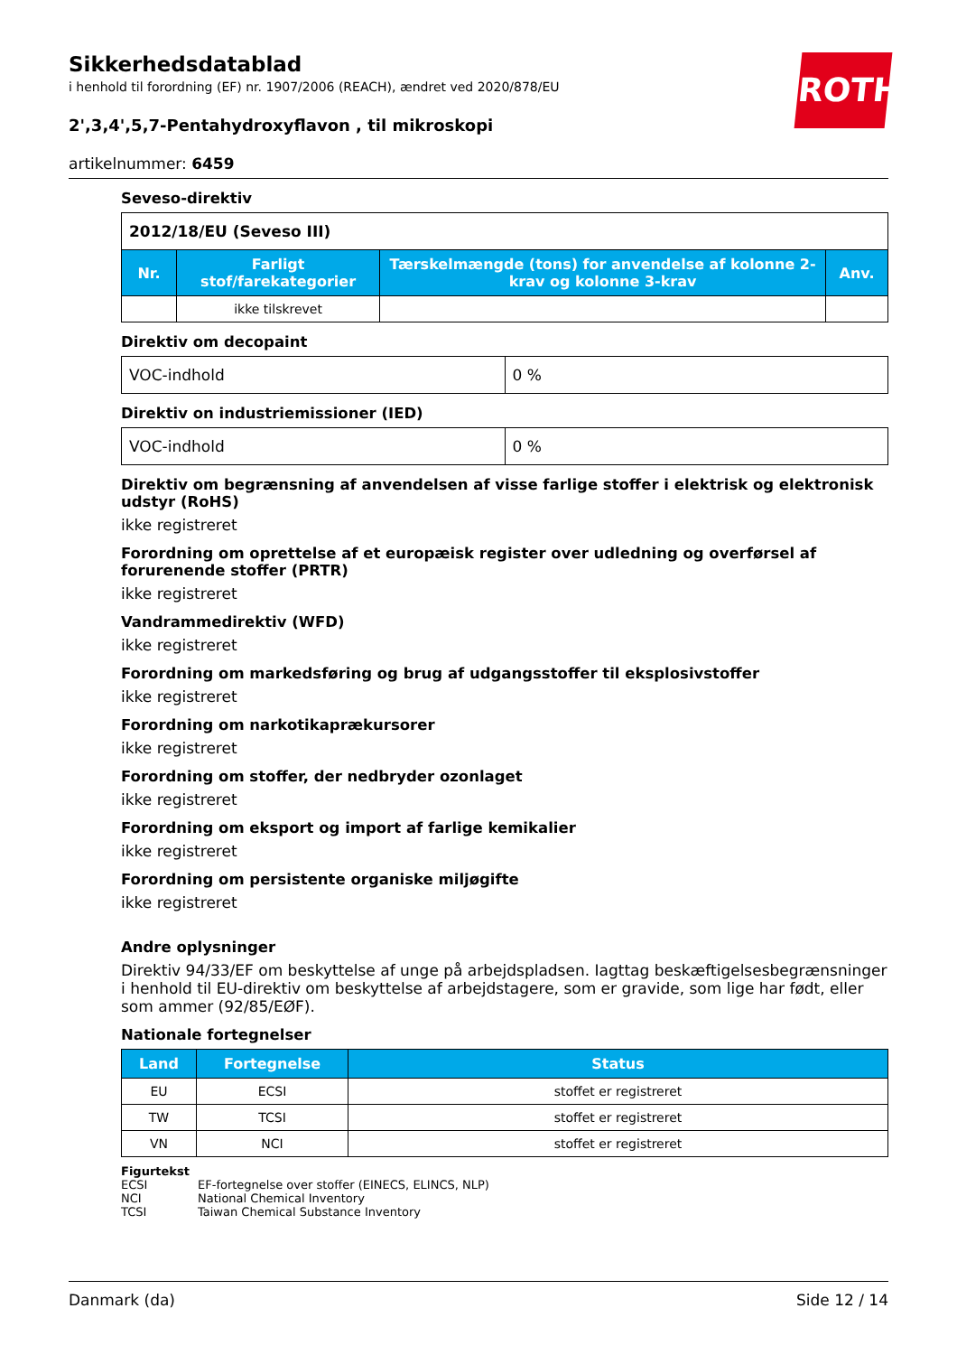ROTH
Sikkerhedsdatablad
i henhold til forordning (EF) nr. 1907/2006 (REACH), ændret ved 2020/878/EU
2',3,4',5,7-Pentahydroxyflavon , til mikroskopi
artikelnummer: 6459
Seveso-direktiv
| 2012/18/EU (Seveso III) | | | |
| Nr. | Farligt stof/farekategorier | Tærskelmængde (tons) for anvendelse af kolonne 2-krav og kolonne 3-krav | Anv. |
| | ikke tilskrevet | | |
Direktiv om decopaint
| VOC-indhold | 0 % |
Direktiv on industriemissioner (IED)
| VOC-indhold | 0 % |
Direktiv om begrænsning af anvendelsen af visse farlige stoffer i elektrisk og elektronisk udstyr (RoHS)
ikke registreret
Forordning om oprettelse af et europæisk register over udledning og overførsel af forurenende stoffer (PRTR)
ikke registreret
Vandrammedirektiv (WFD)
ikke registreret
Forordning om markedsføring og brug af udgangsstoffer til eksplosivstoffer
ikke registreret
Forordning om narkotikaprækursorer
ikke registreret
Forordning om stoffer, der nedbryder ozonlaget
ikke registreret
Forordning om eksport og import af farlige kemikalier
ikke registreret
Forordning om persistente organiske miljøgifte
ikke registreret
Andre oplysninger
Direktiv 94/33/EF om beskyttelse af unge på arbejdspladsen. Iagttag beskæftigelsesbegrænsninger i henhold til EU-direktiv om beskyttelse af arbejdstagere, som er gravide, som lige har født, eller som ammer (92/85/EØF).
Nationale fortegnelser
| Land | Fortegnelse | Status |
| --- | --- | --- |
| EU | ECSI | stoffet er registreret |
| TW | TCSI | stoffet er registreret |
| VN | NCI | stoffet er registreret |
Figurtekst
ECSI EF-fortegnelse over stoffer (EINECS, ELINCS, NLP)
NCI National Chemical Inventory
TCSI Taiwan Chemical Substance Inventory
Danmark (da) Side 12 / 14